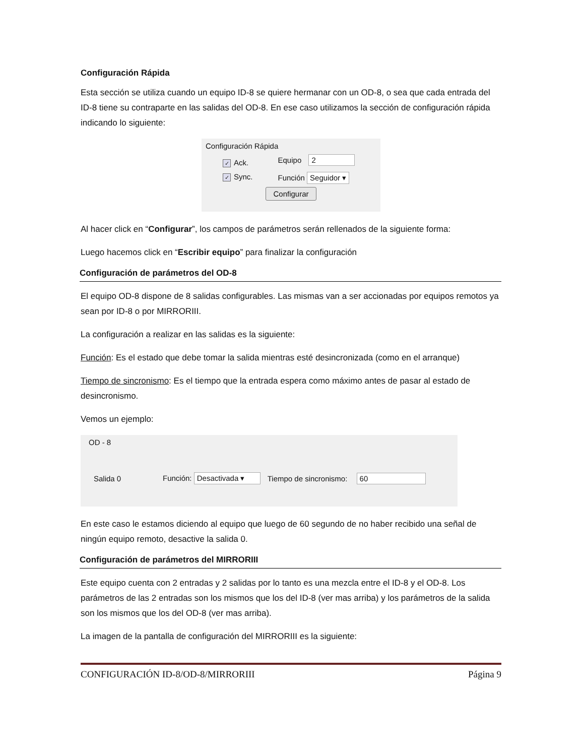Configuración Rápida
Esta sección se utiliza cuando un equipo ID-8 se quiere hermanar con un OD-8, o sea que cada entrada del ID-8 tiene su contraparte en las salidas del OD-8. En ese caso utilizamos la sección de configuración rápida indicando lo siguiente:
Configuración Rápida
✓ Ack.
✓ Sync.
Equipo 2
Función Seguidor ▾
Configurar
Al hacer click en “Configurar”, los campos de parámetros serán rellenados de la siguiente forma:
Luego hacemos click en “Escribir equipo” para finalizar la configuración
Configuración de parámetros del OD-8
El equipo OD-8 dispone de 8 salidas configurables. Las mismas van a ser accionadas por equipos remotos ya sean por ID-8 o por MIRRORIII.
La configuración a realizar en las salidas es la siguiente:
Función: Es el estado que debe tomar la salida mientras esté desincronizada (como en el arranque)
Tiempo de sincronismo: Es el tiempo que la entrada espera como máximo antes de pasar al estado de desincronismo.
Vemos un ejemplo:
OD - 8
Salida 0 Función: Desactivada ▾ Tiempo de sincronismo: 60
En este caso le estamos diciendo al equipo que luego de 60 segundo de no haber recibido una señal de ningún equipo remoto, desactive la salida 0.
Configuración de parámetros del MIRRORIII
Este equipo cuenta con 2 entradas y 2 salidas por lo tanto es una mezcla entre el ID-8 y el OD-8. Los parámetros de las 2 entradas son los mismos que los del ID-8 (ver mas arriba) y los parámetros de la salida son los mismos que los del OD-8 (ver mas arriba).
La imagen de la pantalla de configuración del MIRRORIII es la siguiente:
CONFIGURACIÓN ID-8/OD-8/MIRRORIII Página 9